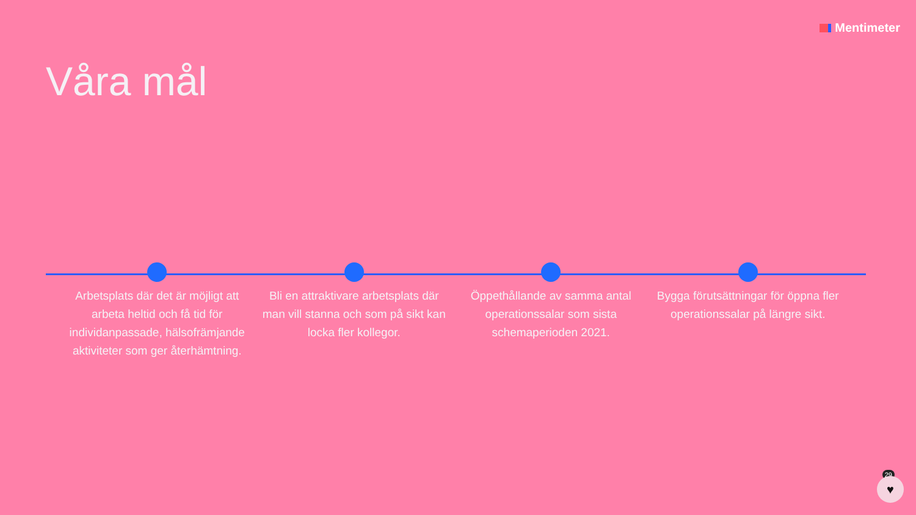Mentimeter
Våra mål
Arbetsplats där det är möjligt att arbeta heltid och få tid för individanpassade, hälsofrämjande aktiviteter som ger återhämtning.
Bli en attraktivare arbetsplats där man vill stanna och som på sikt kan locka fler kollegor.
Öppethållande av samma antal operationssalar som sista schemaperioden 2021.
Bygga förutsättningar för öppna fler operationssalar på längre sikt.
29
♥